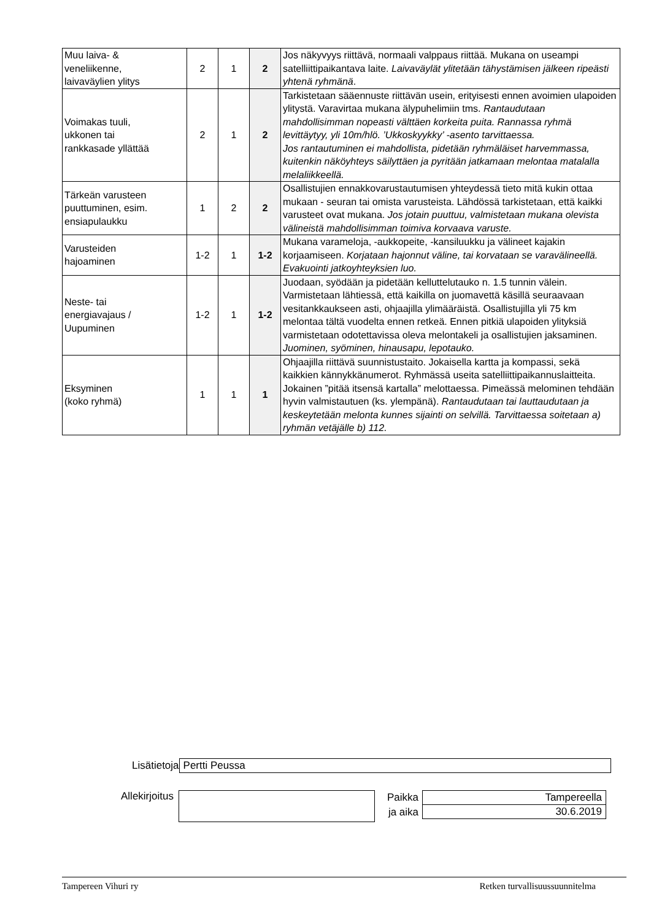| Muu laiva- & veneliikenne, laivaväylien ylitys | 2 | 1 | 2 | Jos näkyvyys riittävä, normaali valppaus riittää. Mukana on useampi satelliittipaikantava laite. Laivaväylät ylitetään tähystämisen jälkeen ripeästi yhtenä ryhmänä . |
| Voimakas tuuli, ukkonen tai rankkasade yllättää | 2 | 1 | 2 | Tarkistetaan sääennuste riittävän usein, erityisesti ennen avoimien ulapoiden ylitystä. Varavirtaa mukana älypuhelimiin tms. Rantaudutaan mahdollisimman nopeasti välttäen korkeita puita. Rannassa ryhmä levittäytyy, yli 10m/hlö. ’Ukkoskyykky’ -asento tarvittaessa. Jos rantautuminen ei mahdollista, pidetään ryhmäläiset harvemmassa, kuitenkin näköyhteys säilyttäen ja pyritään jatkamaan melontaa matalalla melaliikkeellä. |
| Tärkeän varusteen puuttuminen, esim. ensiapulaukku | 1 | 2 | 2 | Osallistujien ennakkovarustautumisen yhteydessä tieto mitä kukin ottaa mukaan - seuran tai omista varusteista. Lähdössä tarkistetaan, että kaikki varusteet ovat mukana. Jos jotain puuttuu, valmistetaan mukana olevista välineistä mahdollisimman toimiva korvaava varuste. |
| Varusteiden hajoaminen | 1-2 | 1 | 1-2 | Mukana varameloja, -aukkopeite, -kansiluukku ja välineet kajakin korjaamiseen. Korjataan hajonnut väline, tai korvataan se varavälineellä. Evakuointi jatkoyhteyksien luo. |
| Neste- tai energiavajaus / Uupuminen | 1-2 | 1 | 1-2 | Juodaan, syödään ja pidetään kelluttelutauko n. 1.5 tunnin välein. Varmistetaan lähtiessä, että kaikilla on juomavettä käsillä seuraavaan vesitankkaukseen asti, ohjaajilla ylimääräistä. Osallistujilla yli 75 km melontaa tältä vuodelta ennen retkeä. Ennen pitkiä ulapoiden ylityksiä varmistetaan odotettavissa oleva melontakeli ja osallistujien jaksaminen. Juominen, syöminen, hinausapu, lepotauko. |
| Eksyminen (koko ryhmä) | 1 | 1 | 1 | Ohjaajilla riittävä suunnistustaito. Jokaisella kartta ja kompassi, sekä kaikkien kännykkänumerot. Ryhmässä useita satelliittipaikannuslaitteita. Jokainen ”pitää itsensä kartalla” melottaessa. Pimeässä melominen tehdään hyvin valmistautuen (ks. ylempänä). Rantaudutaan tai lauttaudutaan ja keskeytetään melonta kunnes sijainti on selvillä. Tarvittaessa soitetaan a) ryhmän vetäjälle b) 112. |
Lisätietoja
Pertti Peussa
Allekirjoitus
Paikka
ja aika
Tampereella
30.6.2019
Tampereen Vihuri ry Retken turvallisuussuunnitelma